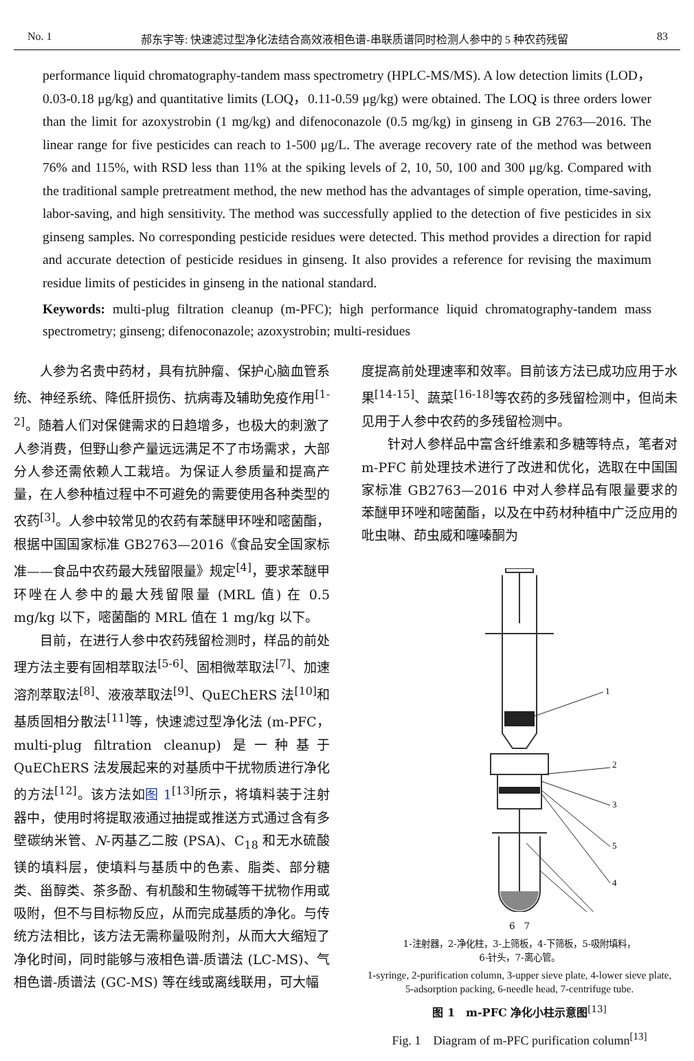No. 1 郝东宇等: 快速滤过型净化法结合高效液相色谱-串联质谱同时检测人参中的 5 种农药残留 83
performance liquid chromatography-tandem mass spectrometry (HPLC-MS/MS). A low detection limits (LOD，0.03-0.18 μg/kg) and quantitative limits (LOQ，0.11-0.59 μg/kg) were obtained. The LOQ is three orders lower than the limit for azoxystrobin (1 mg/kg) and difenoconazole (0.5 mg/kg) in ginseng in GB 2763—2016. The linear range for five pesticides can reach to 1-500 μg/L. The average recovery rate of the method was between 76% and 115%, with RSD less than 11% at the spiking levels of 2, 10, 50, 100 and 300 μg/kg. Compared with the traditional sample pretreatment method, the new method has the advantages of simple operation, time-saving, labor-saving, and high sensitivity. The method was successfully applied to the detection of five pesticides in six ginseng samples. No corresponding pesticide residues were detected. This method provides a direction for rapid and accurate detection of pesticide residues in ginseng. It also provides a reference for revising the maximum residue limits of pesticides in ginseng in the national standard.
Keywords: multi-plug filtration cleanup (m-PFC); high performance liquid chromatography-tandem mass spectrometry; ginseng; difenoconazole; azoxystrobin; multi-residues
人参为名贵中药材，具有抗肿瘤、保护心脑血管系统、神经系统、降低肝损伤、抗病毒及辅助免疫作用<sup>[1-2]</sup>。随着人们对保健需求的日趋增多，也极大的刺激了人参消费，但野山参产量远远满足不了市场需求，大部分人参还需依赖人工栽培。为保证人参质量和提高产量，在人参种植过程中不可避免的需要使用各种类型的农药<sup>[3]</sup>。人参中较常见的农药有苯醚甲环唑和嘧菌酯，根据中国国家标准 GB2763—2016《食品安全国家标准——食品中农药最大残留限量》规定<sup>[4]</sup>，要求苯醚甲环唑在人参中的最大残留限量 (MRL 值) 在 0.5 mg/kg 以下，嘧菌酯的 MRL 值在 1 mg/kg 以下。
目前，在进行人参中农药残留检测时，样品的前处理方法主要有固相萃取法<sup>[5-6]</sup>、固相微萃取法<sup>[7]</sup>、加速溶剂萃取法<sup>[8]</sup>、液液萃取法<sup>[9]</sup>、QuEChERS 法<sup>[10]</sup>和基质固相分散法<sup>[11]</sup>等，快速滤过型净化法 (m-PFC，multi-plug filtration cleanup) 是一种基于 QuEChERS 法发展起来的对基质中干扰物质进行净化的方法<sup>[12]</sup>。该方法如图 1<sup>[13]</sup>所示，将填料装于注射器中，使用时将提取液通过抽提或推送方式通过含有多壁碳纳米管、N-丙基乙二胺 (PSA)、C<sub>18</sub> 和无水硫酸镁的填料层，使填料与基质中的色素、脂类、部分糖类、甾醇类、茶多酚、有机酸和生物碱等干扰物作用或吸附，但不与目标物反应，从而完成基质的净化。与传统方法相比，该方法无需称量吸附剂，从而大大缩短了净化时间，同时能够与液相色谱-质谱法 (LC-MS)、气相色谱-质谱法 (GC-MS) 等在线或离线联用，可大幅
度提高前处理速率和效率。目前该方法已成功应用于水果<sup>[14-15]</sup>、蔬菜<sup>[16-18]</sup>等农药的多残留检测中，但尚未见用于人参中农药的多残留检测中。
针对人参样品中富含纤维素和多糖等特点，笔者对 m-PFC 前处理技术进行了改进和优化，选取在中国国家标准 GB2763—2016 中对人参样品有限量要求的苯醚甲环唑和嘧菌酯，以及在中药材种植中广泛应用的吡虫啉、茚虫威和噻嗪酮为
1
2
3
5
4
6 7
1-注射器，2-净化柱，3-上筛板，4-下筛板，5-吸附填料，
6-针头，7-离心管。
1-syringe, 2-purification column, 3-upper sieve plate, 4-lower sieve plate,
5-adsorption packing, 6-needle head, 7-centrifuge tube.
图 1　m-PFC 净化小柱示意图<sup>[13]</sup>
Fig. 1　Diagram of m-PFC purification column<sup>[13]</sup>